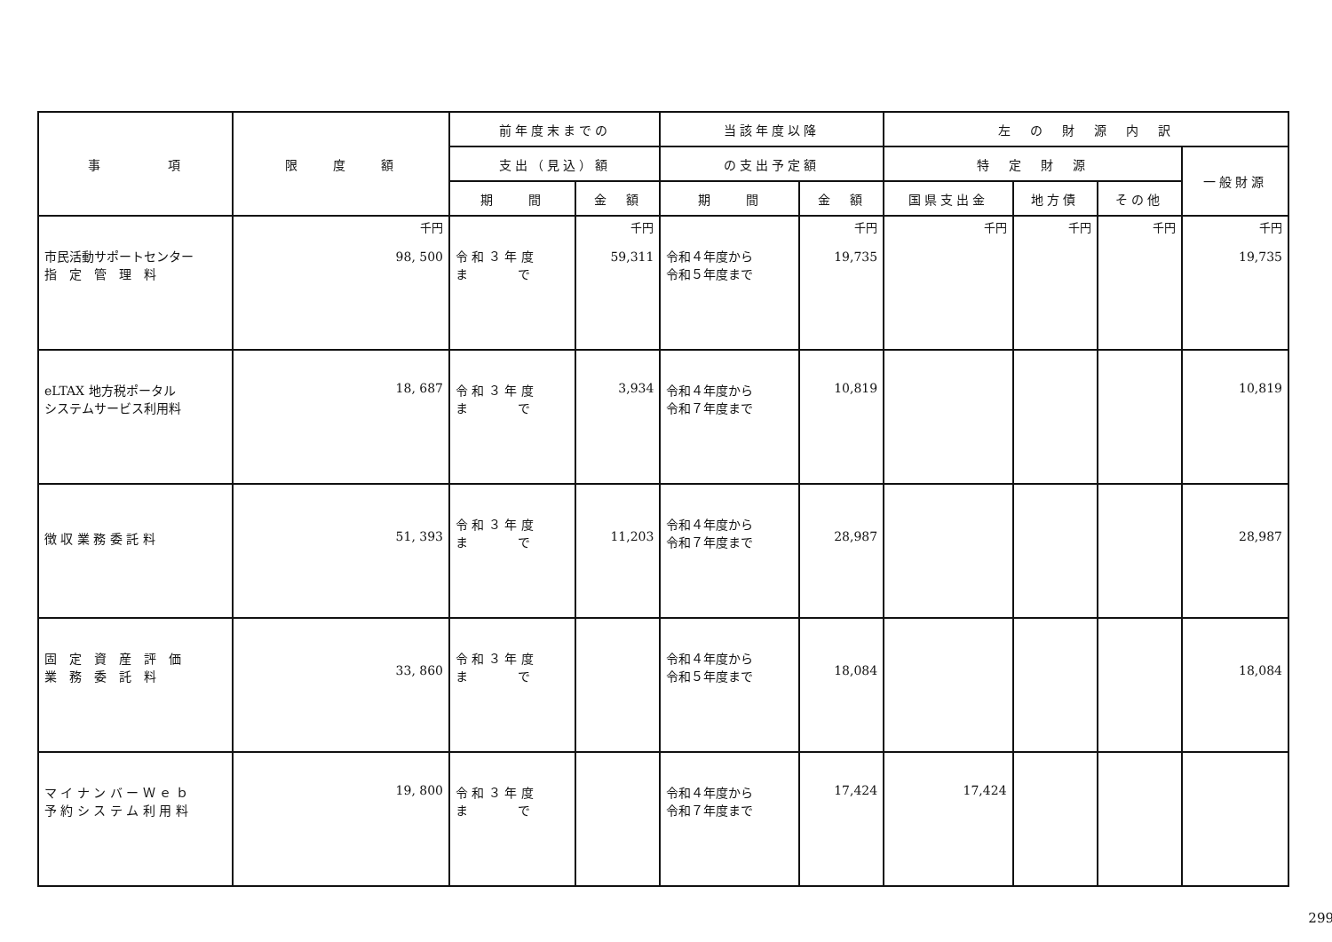| 事 項 | 限 度 額 | 前年度末までの | | 当該年度以降 | | 左 の 財 源 内 訳 | | | |
| --- | --- | --- | --- | --- | --- | --- | --- | --- | --- |
| | | 支出（見込）額 | | の支出予定額 | | 特 定 財 源 | | | 一般財源 |
| | | 期 間 | 金 額 | 期 間 | 金 額 | 国県支出金 | 地方債 | その他 | |
| 市民活動サポートセンター 指 定 管 理 料 | 千円 98, 500 | 令 和 ３ 年 度 ま で | 千円 59,311 | 令和４年度から 令和５年度まで | 千円 19,735 | 千円 | 千円 | 千円 | 千円 19,735 |
| eLTAX 地方税ポータル システムサービス利用料 | 18, 687 | 令 和 ３ 年 度 ま で | 3,934 | 令和４年度から 令和７年度まで | 10,819 | | | | 10,819 |
| 徴 収 業 務 委 託 料 | 51, 393 | 令 和 ３ 年 度 ま で | 11,203 | 令和４年度から 令和７年度まで | 28,987 | | | | 28,987 |
| 固 定 資 産 評 価 業 務 委 託 料 | 33, 860 | 令 和 ３ 年 度 ま で | | 令和４年度から 令和５年度まで | 18,084 | | | | 18,084 |
| マ イ ナ ン バ ー Ｗ ｅ ｂ 予 約 シ ス テ ム 利 用 料 | 19, 800 | 令 和 ３ 年 度 ま で | | 令和４年度から 令和７年度まで | 17,424 | 17,424 | | | |
299